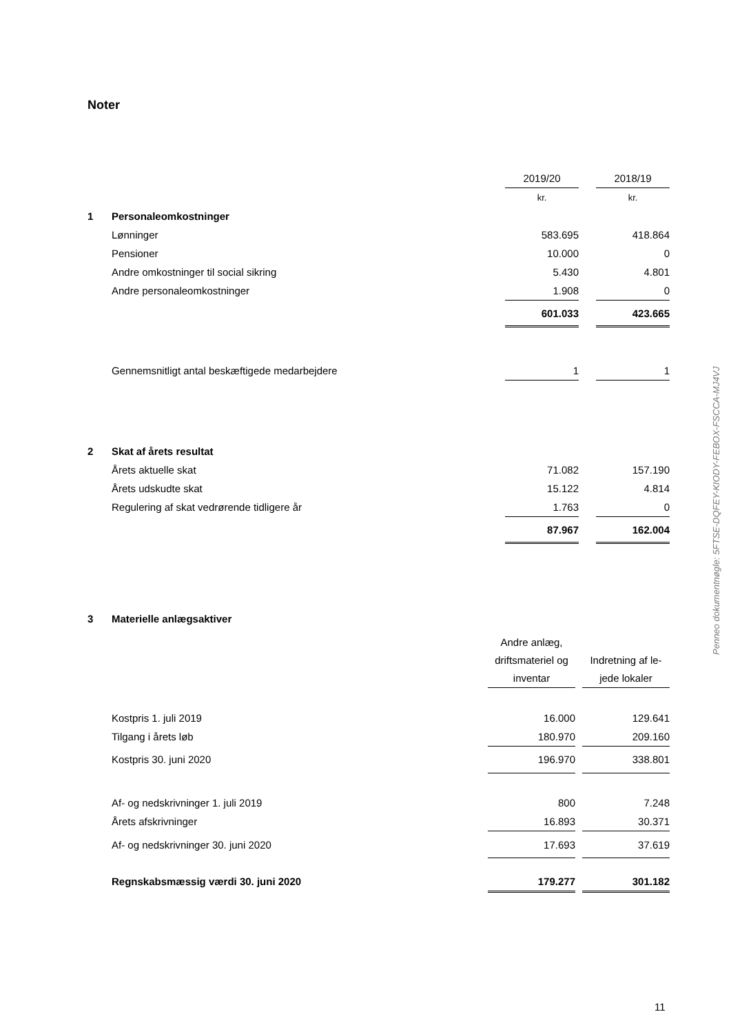Noter
| | | 2019/20 | | 2018/19 |
| | | kr. | | kr. |
| 1 | Personaleomkostninger | | | |
| | Lønninger | 583.695 | | 418.864 |
| | Pensioner | 10.000 | | 0 |
| | Andre omkostninger til social sikring | 5.430 | | 4.801 |
| | Andre personaleomkostninger | 1.908 | | 0 |
| | | 601.033 | | 423.665 |
| | Gennemsnitligt antal beskæftigede medarbejdere | 1 | | 1 |
| 2 | Skat af årets resultat | | | |
| | Årets aktuelle skat | 71.082 | | 157.190 |
| | Årets udskudte skat | 15.122 | | 4.814 |
| | Regulering af skat vedrørende tidligere år | 1.763 | | 0 |
| | | 87.967 | | 162.004 |
| 3 | Materielle anlægsaktiver | | | |
| | | Andre anlæg, driftsmateriel og inventar | | Indretning af le-jede lokaler |
| | Kostpris 1. juli 2019 | 16.000 | | 129.641 |
| | Tilgang i årets løb | 180.970 | | 209.160 |
| | Kostpris 30. juni 2020 | 196.970 | | 338.801 |
| | Af- og nedskrivninger 1. juli 2019 | 800 | | 7.248 |
| | Årets afskrivninger | 16.893 | | 30.371 |
| | Af- og nedskrivninger 30. juni 2020 | 17.693 | | 37.619 |
| | Regnskabsmæssig værdi 30. juni 2020 | 179.277 | | 301.182 |
Penneo dokumentnøgle: 5FTSE-DQFEY-KIODY-FEBOX-FSCCA-MJ4VJ
11